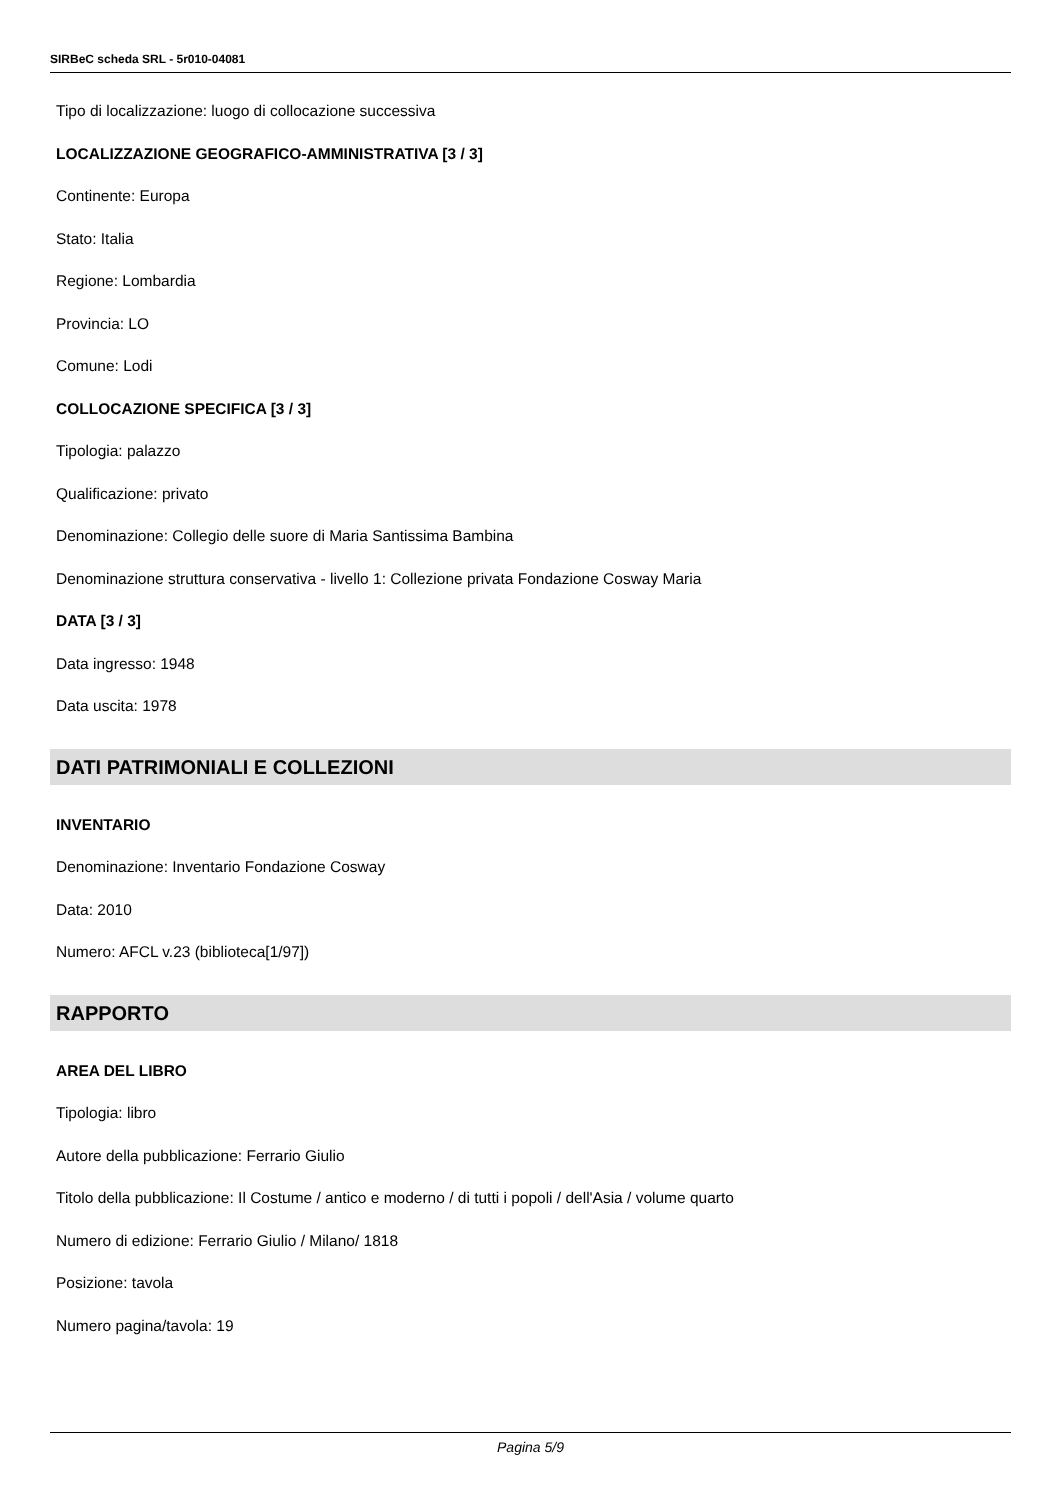SIRBeC scheda SRL - 5r010-04081
Tipo di localizzazione: luogo di collocazione successiva
LOCALIZZAZIONE GEOGRAFICO-AMMINISTRATIVA [3 / 3]
Continente: Europa
Stato: Italia
Regione: Lombardia
Provincia: LO
Comune: Lodi
COLLOCAZIONE SPECIFICA [3 / 3]
Tipologia: palazzo
Qualificazione: privato
Denominazione: Collegio delle suore di Maria Santissima Bambina
Denominazione struttura conservativa - livello 1: Collezione privata Fondazione Cosway Maria
DATA [3 / 3]
Data ingresso: 1948
Data uscita: 1978
DATI PATRIMONIALI E COLLEZIONI
INVENTARIO
Denominazione: Inventario Fondazione Cosway
Data: 2010
Numero: AFCL v.23 (biblioteca[1/97])
RAPPORTO
AREA DEL LIBRO
Tipologia: libro
Autore della pubblicazione: Ferrario Giulio
Titolo della pubblicazione: Il Costume / antico e moderno / di tutti i popoli / dell'Asia / volume quarto
Numero di edizione: Ferrario Giulio / Milano/ 1818
Posizione: tavola
Numero pagina/tavola: 19
Pagina 5/9